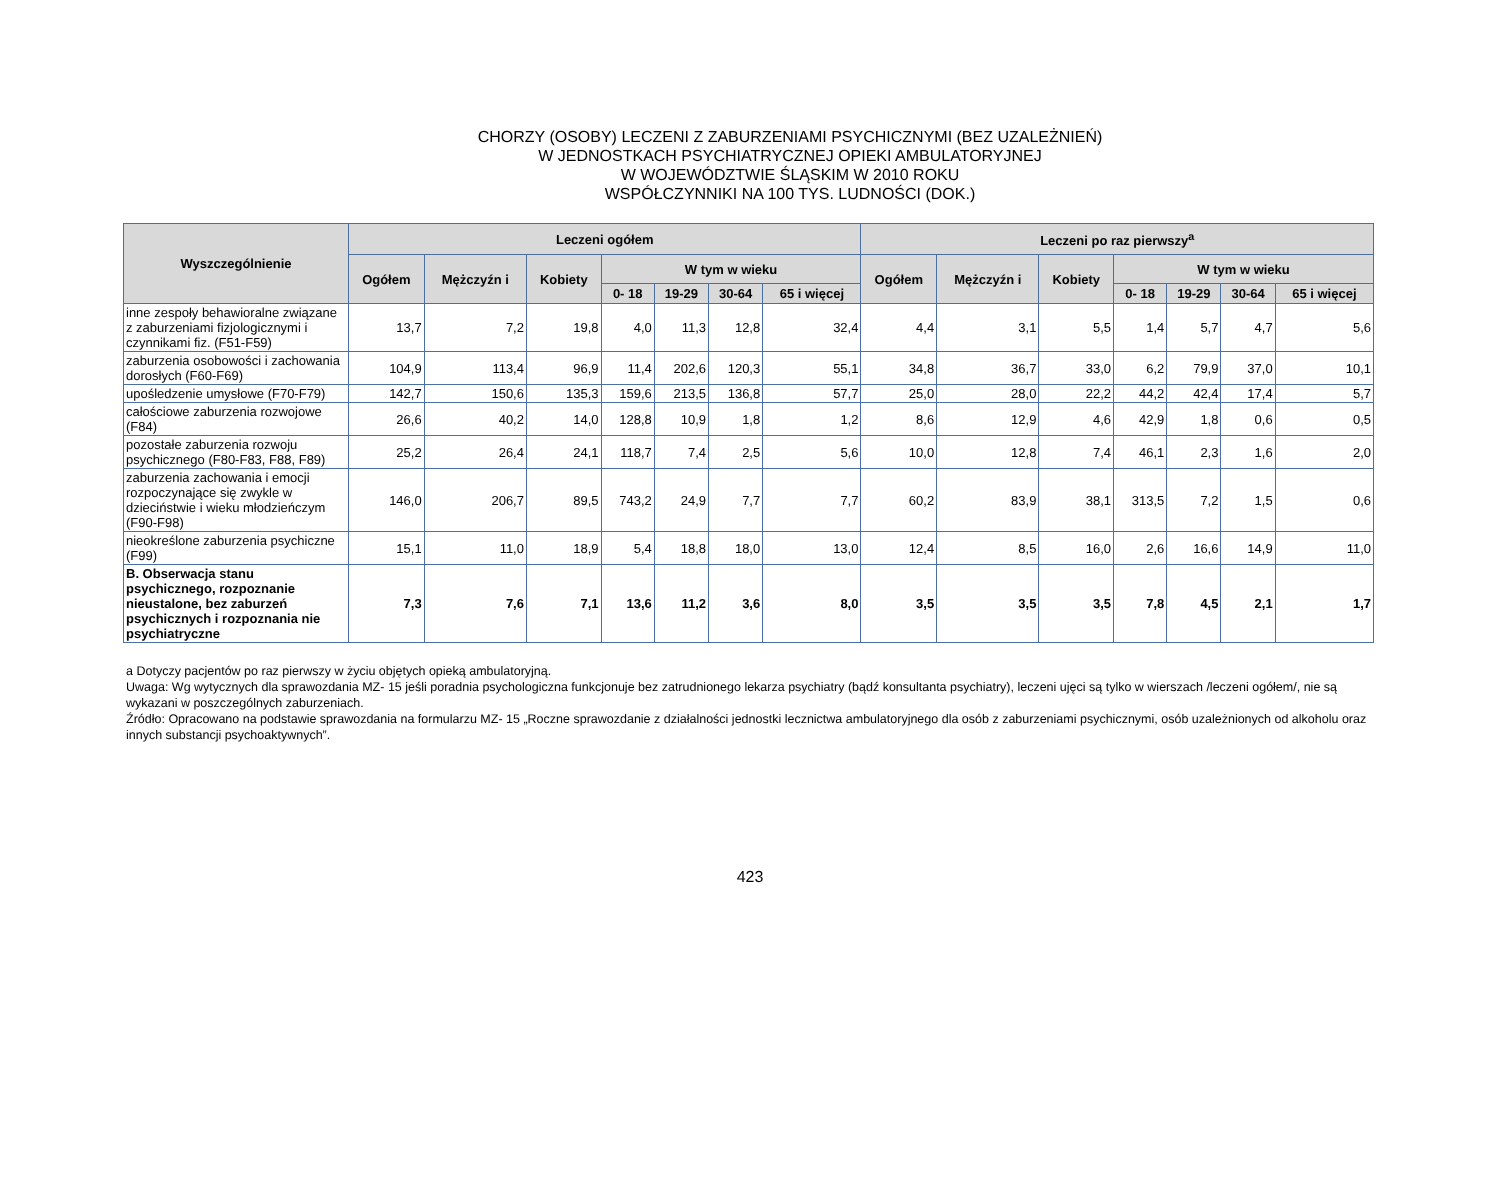CHORZY (OSOBY) LECZENI Z ZABURZENIAMI PSYCHICZNYMI (BEZ UZALEŻNIEŃ)
W JEDNOSTKACH PSYCHIATRYCZNEJ OPIEKI AMBULATORYJNEJ
W WOJEWÓDZTWIE ŚLĄSKIM W 2010 ROKU
WSPÓŁCZYNNIKI NA 100 TYS. LUDNOŚCI (DOK.)
| Wyszczególnienie | Leczeni ogółem | | | | | | | Leczeni po raz pierwszy<sup>a</sup> | | | | | | |
| --- | --- | --- | --- | --- | --- | --- | --- | --- | --- | --- | --- | --- | --- | --- |
| | Ogółem | Mężczyźn i | Kobiety | W tym w wieku | | | | Ogółem | Mężczyźn i | Kobiety | W tym w wieku | | | |
| | | | | 0- 18 | 19-29 | 30-64 | 65 i więcej | | | | 0- 18 | 19-29 | 30-64 | 65 i więcej |
| inne zespoły behawioralne związane z zaburzeniami fizjologicznymi i czynnikami fiz. (F51-F59) | 13,7 | 7,2 | 19,8 | 4,0 | 11,3 | 12,8 | 32,4 | 4,4 | 3,1 | 5,5 | 1,4 | 5,7 | 4,7 | 5,6 |
| zaburzenia osobowości i zachowania dorosłych (F60-F69) | 104,9 | 113,4 | 96,9 | 11,4 | 202,6 | 120,3 | 55,1 | 34,8 | 36,7 | 33,0 | 6,2 | 79,9 | 37,0 | 10,1 |
| upośledzenie umysłowe (F70-F79) | 142,7 | 150,6 | 135,3 | 159,6 | 213,5 | 136,8 | 57,7 | 25,0 | 28,0 | 22,2 | 44,2 | 42,4 | 17,4 | 5,7 |
| całościowe zaburzenia rozwojowe (F84) | 26,6 | 40,2 | 14,0 | 128,8 | 10,9 | 1,8 | 1,2 | 8,6 | 12,9 | 4,6 | 42,9 | 1,8 | 0,6 | 0,5 |
| pozostałe zaburzenia rozwoju psychicznego (F80-F83, F88, F89) | 25,2 | 26,4 | 24,1 | 118,7 | 7,4 | 2,5 | 5,6 | 10,0 | 12,8 | 7,4 | 46,1 | 2,3 | 1,6 | 2,0 |
| zaburzenia zachowania i emocji rozpoczynające się zwykle w dzieciństwie i wieku młodzieńczym (F90-F98) | 146,0 | 206,7 | 89,5 | 743,2 | 24,9 | 7,7 | 7,7 | 60,2 | 83,9 | 38,1 | 313,5 | 7,2 | 1,5 | 0,6 |
| nieokreślone zaburzenia psychiczne (F99) | 15,1 | 11,0 | 18,9 | 5,4 | 18,8 | 18,0 | 13,0 | 12,4 | 8,5 | 16,0 | 2,6 | 16,6 | 14,9 | 11,0 |
| B. Obserwacja stanu psychicznego, rozpoznanie nieustalone, bez zaburzeń psychicznych i rozpoznania nie psychiatryczne | 7,3 | 7,6 | 7,1 | 13,6 | 11,2 | 3,6 | 8,0 | 3,5 | 3,5 | 3,5 | 7,8 | 4,5 | 2,1 | 1,7 |
a Dotyczy pacjentów po raz pierwszy w życiu objętych opieką ambulatoryjną.
Uwaga: Wg wytycznych dla sprawozdania MZ- 15 jeśli poradnia psychologiczna funkcjonuje bez zatrudnionego lekarza psychiatry (bądź konsultanta psychiatry), leczeni ujęci są tylko w wierszach /leczeni ogółem/, nie są wykazani w poszczególnych zaburzeniach.
Źródło: Opracowano na podstawie sprawozdania na formularzu MZ- 15 „Roczne sprawozdanie z działalności jednostki lecznictwa ambulatoryjnego dla osób z zaburzeniami psychicznymi, osób uzależnionych od alkoholu oraz innych substancji psychoaktywnych”.
423